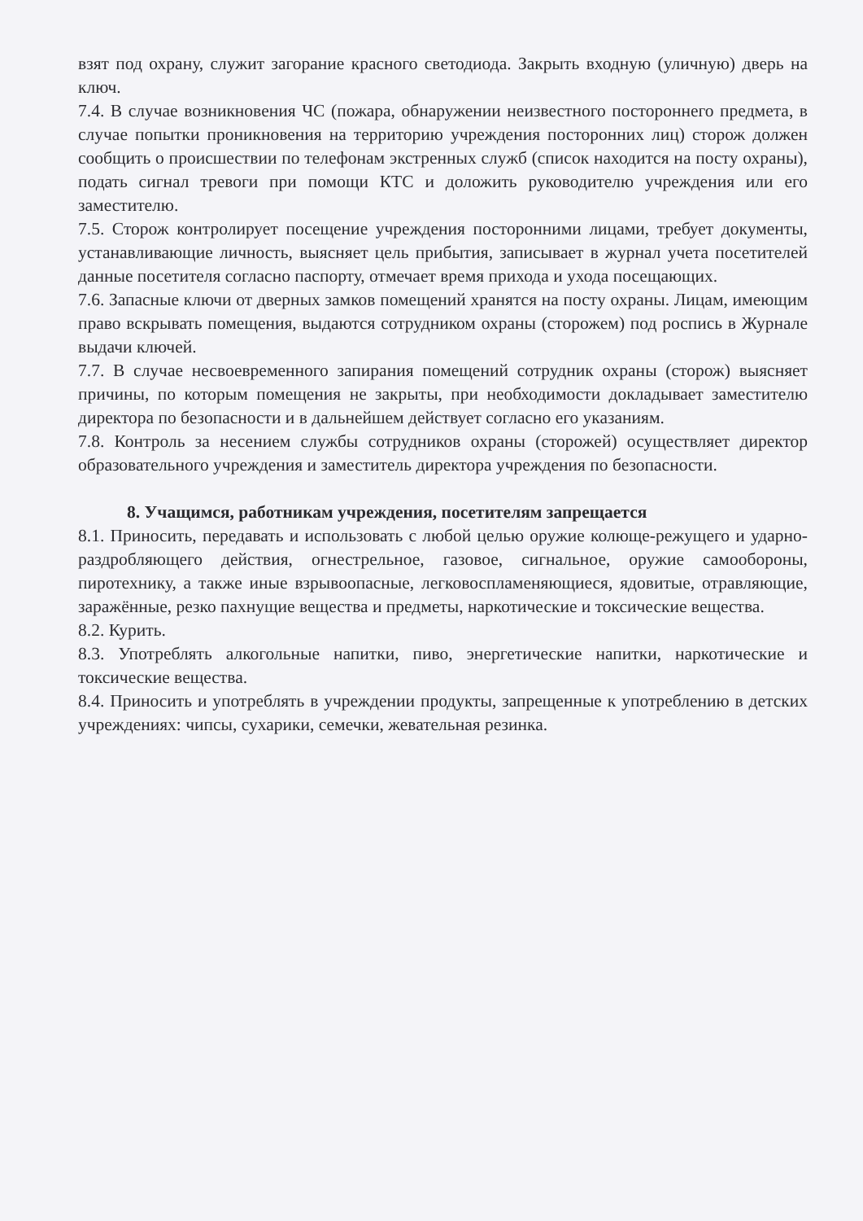взят под охрану, служит загорание красного светодиода. Закрыть входную (уличную) дверь на ключ.
7.4. В случае возникновения ЧС (пожара, обнаружении неизвестного постороннего предмета, в случае попытки проникновения на территорию учреждения посторонних лиц) сторож должен сообщить о происшествии по телефонам экстренных служб (список находится на посту охраны), подать сигнал тревоги при помощи КТС и доложить руководителю учреждения или его заместителю.
7.5. Сторож контролирует посещение учреждения посторонними лицами, требует документы, устанавливающие личность, выясняет цель прибытия, записывает в журнал учета посетителей данные посетителя согласно паспорту, отмечает время прихода и ухода посещающих.
7.6. Запасные ключи от дверных замков помещений хранятся на посту охраны. Лицам, имеющим право вскрывать помещения, выдаются сотрудником охраны (сторожем) под роспись в Журнале выдачи ключей.
7.7. В случае несвоевременного запирания помещений сотрудник охраны (сторож) выясняет причины, по которым помещения не закрыты, при необходимости докладывает заместителю директора по безопасности и в дальнейшем действует согласно его указаниям.
7.8. Контроль за несением службы сотрудников охраны (сторожей) осуществляет директор образовательного учреждения и заместитель директора учреждения по безопасности.
8. Учащимся, работникам учреждения, посетителям запрещается
8.1. Приносить, передавать и использовать с любой целью оружие колюще-режущего и ударно-раздробляющего действия, огнестрельное, газовое, сигнальное, оружие самообороны, пиротехнику, а также иные взрывоопасные, легковоспламеняющиеся, ядовитые, отравляющие, заражённые, резко пахнущие вещества и предметы, наркотические и токсические вещества.
8.2. Курить.
8.3. Употреблять алкогольные напитки, пиво, энергетические напитки, наркотические и токсические вещества.
8.4. Приносить и употреблять в учреждении продукты, запрещенные к употреблению в детских учреждениях: чипсы, сухарики, семечки, жевательная резинка.